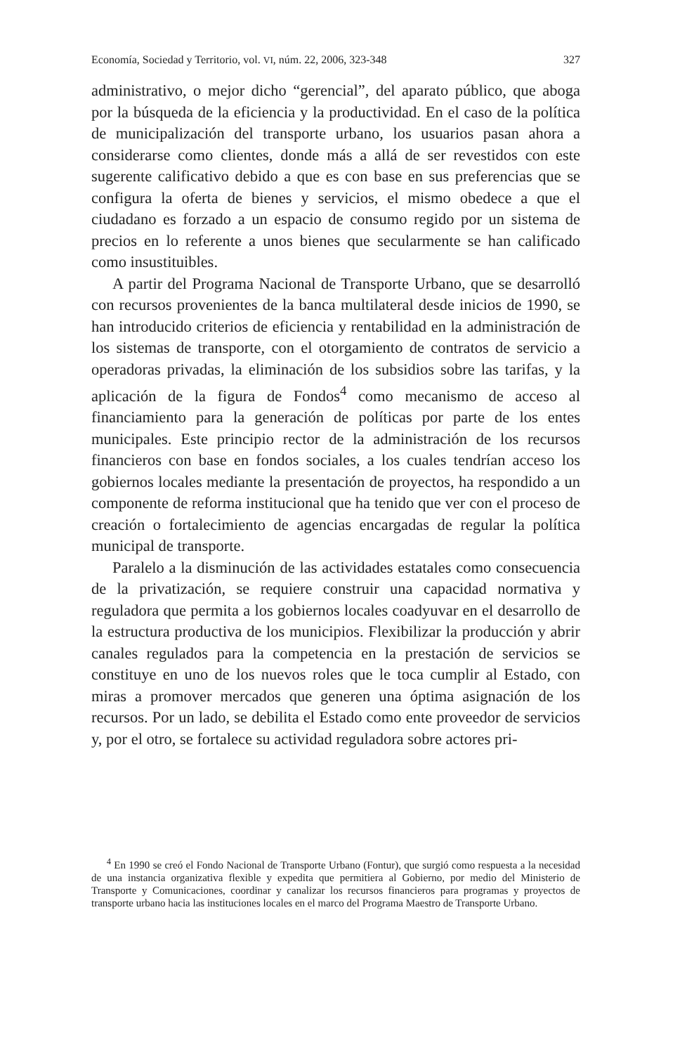Economía, Sociedad y Territorio, vol. VI, núm. 22, 2006, 323-348 327
administrativo, o mejor dicho “gerencial”, del aparato público, que aboga por la búsqueda de la eficiencia y la productividad. En el caso de la política de municipalización del transporte urbano, los usuarios pasan ahora a considerarse como clientes, donde más a allá de ser revestidos con este sugerente calificativo debido a que es con base en sus preferencias que se configura la oferta de bienes y servicios, el mismo obedece a que el ciudadano es forzado a un espacio de consumo regido por un sistema de precios en lo referente a unos bienes que secularmente se han calificado como insustituibles.
A partir del Programa Nacional de Transporte Urbano, que se desarrolló con recursos provenientes de la banca multilateral desde inicios de 1990, se han introducido criterios de eficiencia y rentabilidad en la administración de los sistemas de transporte, con el otorgamiento de contratos de servicio a operadoras privadas, la eliminación de los subsidios sobre las tarifas, y la aplicación de la figura de Fondos<sup>4</sup> como mecanismo de acceso al financiamiento para la generación de políticas por parte de los entes municipales. Este principio rector de la administración de los recursos financieros con base en fondos sociales, a los cuales tendrían acceso los gobiernos locales mediante la presentación de proyectos, ha respondido a un componente de reforma institucional que ha tenido que ver con el proceso de creación o fortalecimiento de agencias encargadas de regular la política municipal de transporte.
Paralelo a la disminución de las actividades estatales como consecuencia de la privatización, se requiere construir una capacidad normativa y reguladora que permita a los gobiernos locales coadyuvar en el desarrollo de la estructura productiva de los municipios. Flexibilizar la producción y abrir canales regulados para la competencia en la prestación de servicios se constituye en uno de los nuevos roles que le toca cumplir al Estado, con miras a promover mercados que generen una óptima asignación de los recursos. Por un lado, se debilita el Estado como ente proveedor de servicios y, por el otro, se fortalece su actividad reguladora sobre actores pri-
<sup>4</sup> En 1990 se creó el Fondo Nacional de Transporte Urbano (Fontur), que surgió como respuesta a la necesidad de una instancia organizativa flexible y expedita que permitiera al Gobierno, por medio del Ministerio de Transporte y Comunicaciones, coordinar y canalizar los recursos financieros para programas y proyectos de transporte urbano hacia las instituciones locales en el marco del Programa Maestro de Transporte Urbano.